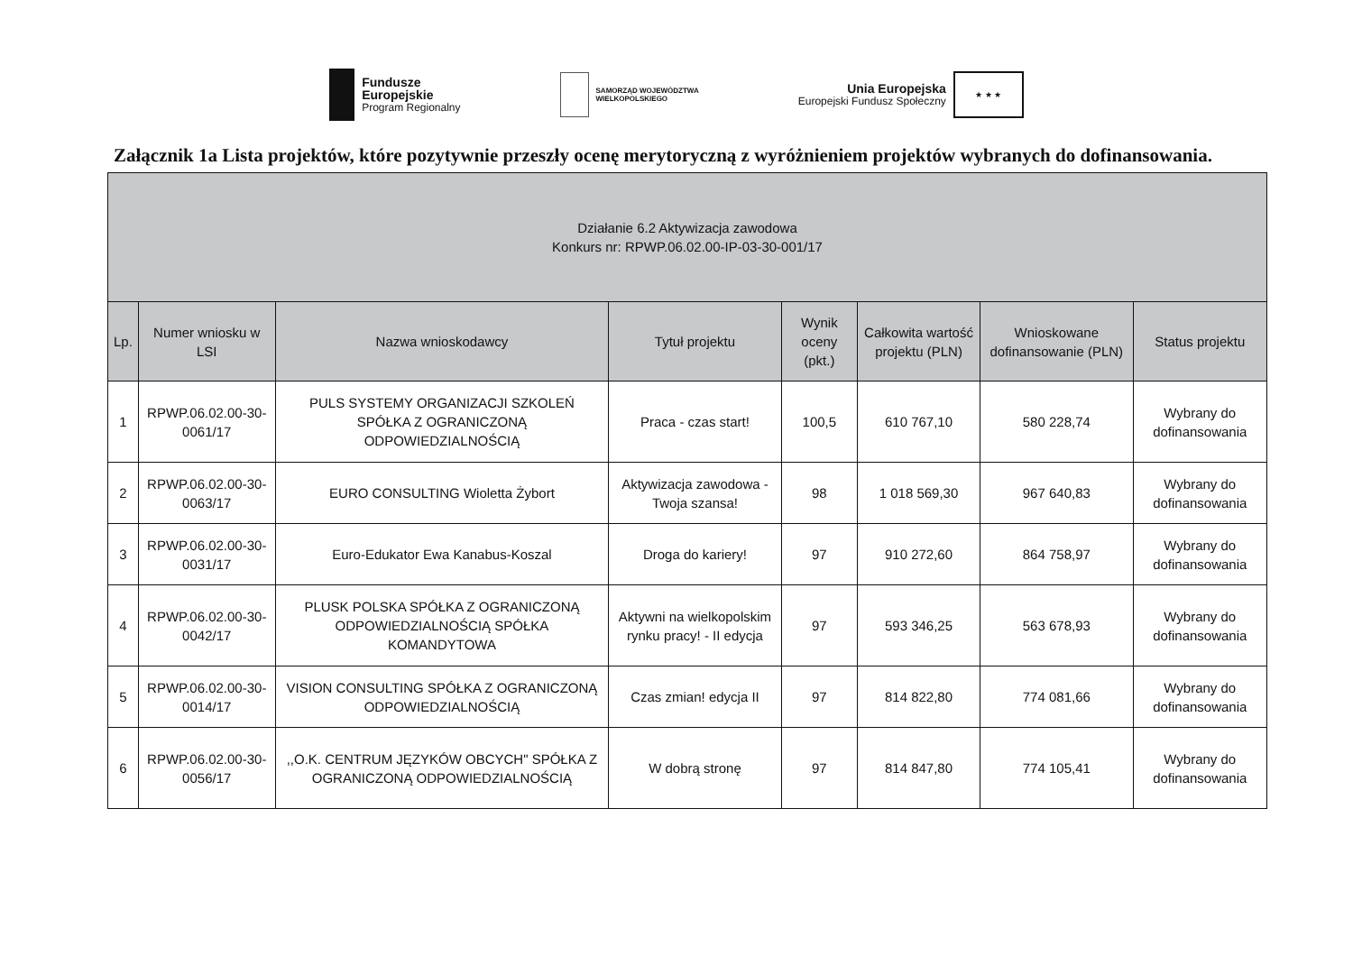Fundusze
Europejskie
Program Regionalny
SAMORZĄD WOJEWÓDZTWA
WIELKOPOLSKIEGO
Unia Europejska
Europejski Fundusz Społeczny
★ ★ ★
Załącznik 1a Lista projektów, które pozytywnie przeszły ocenę merytoryczną z wyróżnieniem projektów wybranych do dofinansowania.
| Działanie 6.2 Aktywizacja zawodowa Konkurs nr: RPWP.06.02.00-IP-03-30-001/17 | | | | | | | |
| --- | --- | --- | --- | --- | --- | --- | --- |
| Lp. | Numer wniosku w LSI | Nazwa wnioskodawcy | Tytuł projektu | Wynik oceny (pkt.) | Całkowita wartość projektu (PLN) | Wnioskowane dofinansowanie (PLN) | Status projektu |
| 1 | RPWP.06.02.00-30-0061/17 | PULS SYSTEMY ORGANIZACJI SZKOLEŃ SPÓŁKA Z OGRANICZONĄ ODPOWIEDZIALNOŚCIĄ | Praca - czas start! | 100,5 | 610 767,10 | 580 228,74 | Wybrany do dofinansowania |
| 2 | RPWP.06.02.00-30-0063/17 | EURO CONSULTING Wioletta Żybort | Aktywizacja zawodowa - Twoja szansa! | 98 | 1 018 569,30 | 967 640,83 | Wybrany do dofinansowania |
| 3 | RPWP.06.02.00-30-0031/17 | Euro-Edukator Ewa Kanabus-Koszal | Droga do kariery! | 97 | 910 272,60 | 864 758,97 | Wybrany do dofinansowania |
| 4 | RPWP.06.02.00-30-0042/17 | PLUSK POLSKA SPÓŁKA Z OGRANICZONĄ ODPOWIEDZIALNOŚCIĄ SPÓŁKA KOMANDYTOWA | Aktywni na wielkopolskim rynku pracy! - II edycja | 97 | 593 346,25 | 563 678,93 | Wybrany do dofinansowania |
| 5 | RPWP.06.02.00-30-0014/17 | VISION CONSULTING SPÓŁKA Z OGRANICZONĄ ODPOWIEDZIALNOŚCIĄ | Czas zmian! edycja II | 97 | 814 822,80 | 774 081,66 | Wybrany do dofinansowania |
| 6 | RPWP.06.02.00-30-0056/17 | ,,O.K. CENTRUM JĘZYKÓW OBCYCH" SPÓŁKA Z OGRANICZONĄ ODPOWIEDZIALNOŚCIĄ | W dobrą stronę | 97 | 814 847,80 | 774 105,41 | Wybrany do dofinansowania |